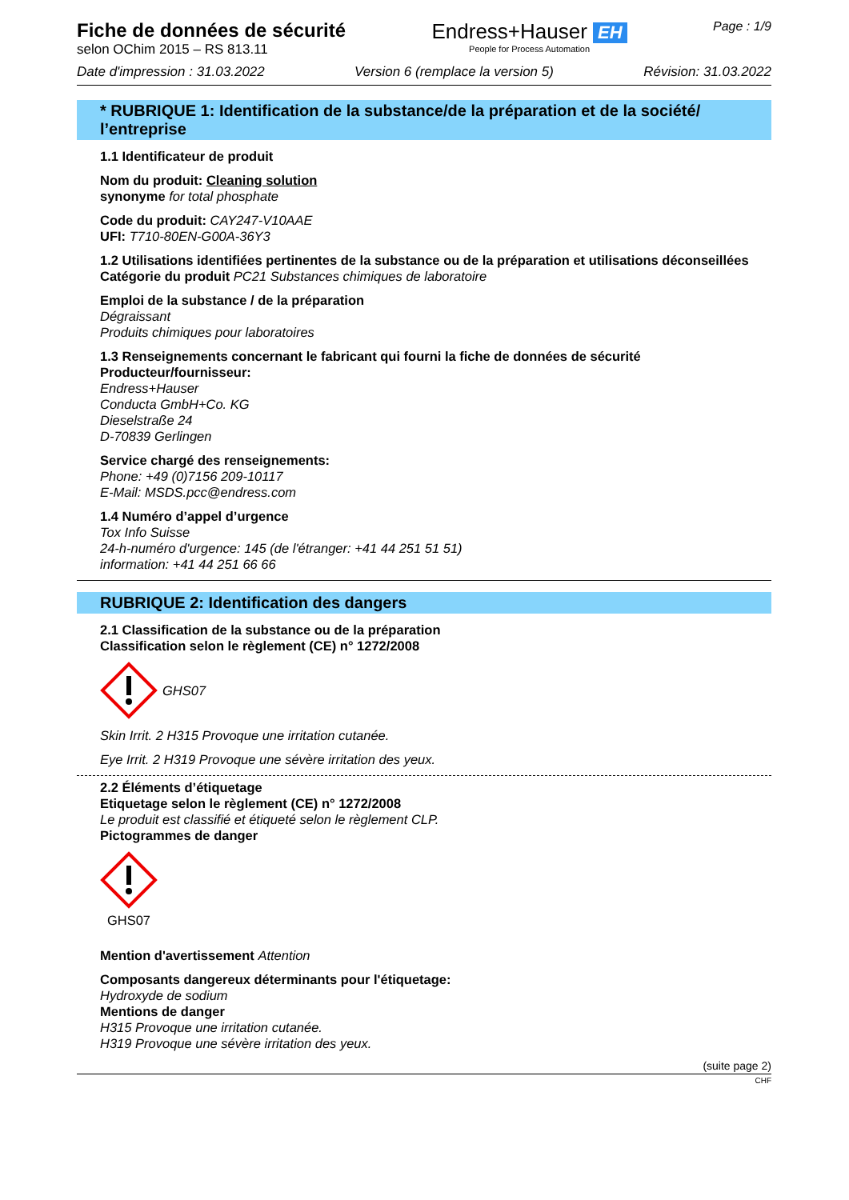Fiche de données de sécurité
selon OChim 2015 – RS 813.11
Endress+Hauser EH
People for Process Automation
Page : 1/9
Date d'impression : 31.03.2022 Version 6 (remplace la version 5) Révision: 31.03.2022
* RUBRIQUE 1: Identification de la substance/de la préparation et de la société/ l’entreprise
1.1 Identificateur de produit
Nom du produit: Cleaning solution
synonyme for total phosphate
Code du produit: CAY247-V10AAE
UFI: T710-80EN-G00A-36Y3
1.2 Utilisations identifiées pertinentes de la substance ou de la préparation et utilisations déconseillées
Catégorie du produit PC21 Substances chimiques de laboratoire
Emploi de la substance / de la préparation
Dégraissant
Produits chimiques pour laboratoires
1.3 Renseignements concernant le fabricant qui fourni la fiche de données de sécurité
Producteur/fournisseur:
Endress+Hauser
Conducta GmbH+Co. KG
Dieselstraße 24
D-70839 Gerlingen
Service chargé des renseignements:
Phone: +49 (0)7156 209-10117
E-Mail: MSDS.pcc@endress.com
1.4 Numéro d’appel d’urgence
Tox Info Suisse
24-h-numéro d'urgence: 145 (de l'étranger: +41 44 251 51 51)
information: +41 44 251 66 66
RUBRIQUE 2: Identification des dangers
2.1 Classification de la substance ou de la préparation
Classification selon le règlement (CE) n° 1272/2008
GHS07
Skin Irrit. 2 H315 Provoque une irritation cutanée.
Eye Irrit. 2 H319 Provoque une sévère irritation des yeux.
2.2 Éléments d’étiquetage
Etiquetage selon le règlement (CE) n° 1272/2008
Le produit est classifié et étiqueté selon le règlement CLP.
Pictogrammes de danger
GHS07
Mention d'avertissement Attention
Composants dangereux déterminants pour l'étiquetage:
Hydroxyde de sodium
Mentions de danger
H315 Provoque une irritation cutanée.
H319 Provoque une sévère irritation des yeux.
(suite page 2)
CHF